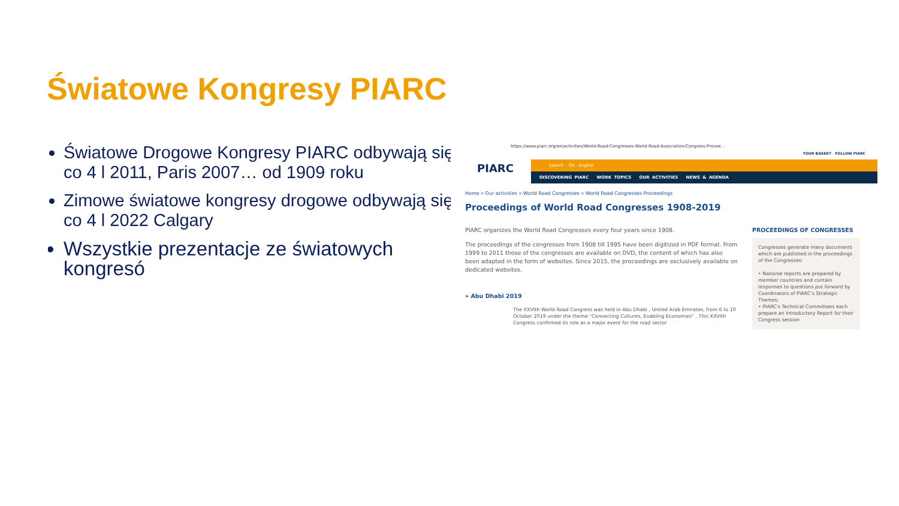Światowe Kongresy PIARC
Światowe Drogowe Kongresy PIARC odbywają się co 4 l 2011, Paris 2007… od 1909 roku
Zimowe światowe kongresy drogowe odbywają się co 4 l 2022 Calgary
Wszystkie prezentacje ze światowych kongresó
https://www.piarc.org/en/activities/World-Road-Congresses-World-Road-Association/Congress-Procee...
YOUR BASKET FOLLOW PIARC
PIARC
Search OK English
DISCOVERING PIARC WORK TOPICS OUR ACTIVITIES NEWS & AGENDA
Home » Our activities » World Road Congresses » World Road Congresses Proceedings
Proceedings of World Road Congresses 1908-2019
PIARC organizes the World Road Congresses every four years since 1908.
The proceedings of the congresses from 1908 till 1995 have been digitized in PDF format. From 1999 to 2011 those of the congresses are available on DVD, the content of which has also been adapted in the form of websites. Since 2015, the proceedings are exclusively available on dedicated websites.
» Abu Dhabi 2019
The XXVIth World Road Congress was held in Abu Dhabi , United Arab Emirates, from 6 to 10 October 2019 under the theme "Connecting Cultures, Enabling Economies" . This XXVIth Congress confirmed its role as a major event for the road sector
PROCEEDINGS OF CONGRESSES
Congresses generate many documents which are published in the proceedings of the Congresses:
• National reports are prepared by member countries and contain responses to questions put forward by Coordinators of PIARC's Strategic Themes;
• PIARC's Technical Committees each prepare an Introductory Report for their Congress session